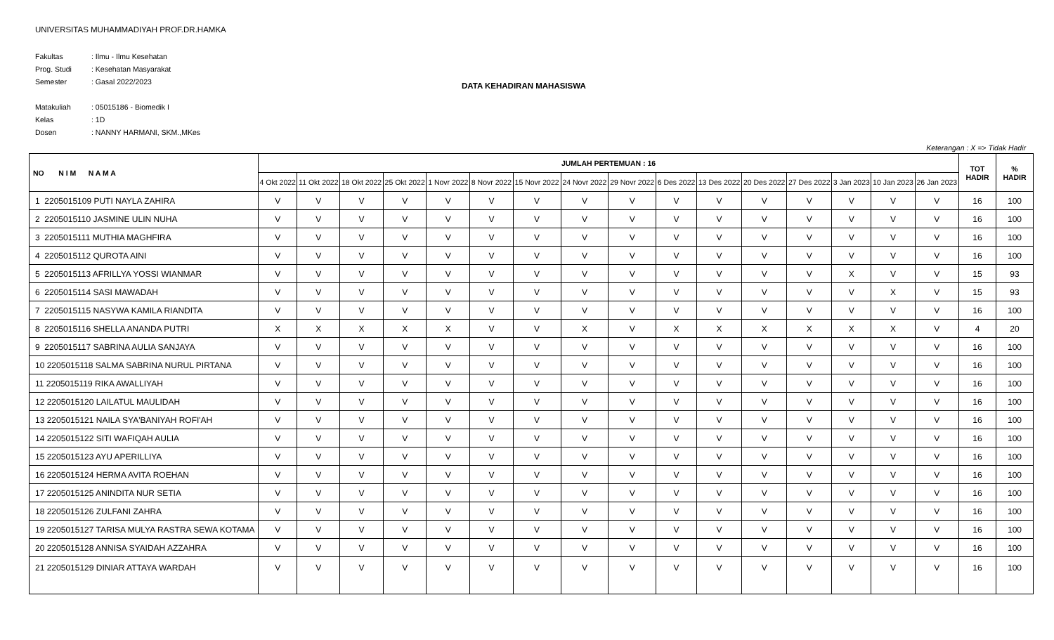UNIVERSITAS MUHAMMADIYAH PROF.DR.HAMKA
Fakultas: Ilmu - Ilmu Kesehatan
Prog. Studi: Kesehatan Masyarakat
Semester: Gasal 2022/2023
Matakuliah: 05015186 - Biomedik I
Kelas: 1D
Dosen: NANNY HARMANI, SKM.,MKes
DATA KEHADIRAN MAHASISWA
Keterangan : X => Tidak Hadir
| NO N I M N A M A | JUMLAH PERTEMUAN : 16 | | | | | | | | | | | | | | | | TOT HADIR | % HADIR |
| --- | --- | --- | --- | --- | --- | --- | --- | --- | --- | --- | --- | --- | --- | --- | --- | --- | --- | --- |
| | 4 Okt 2022 | 11 Okt 2022 | 18 Okt 2022 | 25 Okt 2022 | 1 Novr 2022 | 8 Novr 2022 | 15 Novr 2022 | 24 Novr 2022 | 29 Novr 2022 | 6 Des 2022 | 13 Des 2022 | 20 Des 2022 | 27 Des 2022 | 3 Jan 2023 | 10 Jan 2023 | 26 Jan 2023 | | |
| 1 2205015109 PUTI NAYLA ZAHIRA | V | V | V | V | V | V | V | V | V | V | V | V | V | V | V | V | 16 | 100 |
| 2 2205015110 JASMINE ULIN NUHA | V | V | V | V | V | V | V | V | V | V | V | V | V | V | V | V | 16 | 100 |
| 3 2205015111 MUTHIA MAGHFIRA | V | V | V | V | V | V | V | V | V | V | V | V | V | V | V | V | 16 | 100 |
| 4 2205015112 QUROTA AINI | V | V | V | V | V | V | V | V | V | V | V | V | V | V | V | V | 16 | 100 |
| 5 2205015113 AFRILLYA YOSSI WIANMAR | V | V | V | V | V | V | V | V | V | V | V | V | V | X | V | V | 15 | 93 |
| 6 2205015114 SASI MAWADAH | V | V | V | V | V | V | V | V | V | V | V | V | V | V | X | V | 15 | 93 |
| 7 2205015115 NASYWA KAMILA RIANDITA | V | V | V | V | V | V | V | V | V | V | V | V | V | V | V | V | 16 | 100 |
| 8 2205015116 SHELLA ANANDA PUTRI | X | X | X | X | X | V | V | X | V | X | X | X | X | X | X | V | 4 | 20 |
| 9 2205015117 SABRINA AULIA SANJAYA | V | V | V | V | V | V | V | V | V | V | V | V | V | V | V | V | 16 | 100 |
| 10 2205015118 SALMA SABRINA NURUL PIRTANA | V | V | V | V | V | V | V | V | V | V | V | V | V | V | V | V | 16 | 100 |
| 11 2205015119 RIKA AWALLIYAH | V | V | V | V | V | V | V | V | V | V | V | V | V | V | V | V | 16 | 100 |
| 12 2205015120 LAILATUL MAULIDAH | V | V | V | V | V | V | V | V | V | V | V | V | V | V | V | V | 16 | 100 |
| 13 2205015121 NAILA SYA'BANIYAH ROFI'AH | V | V | V | V | V | V | V | V | V | V | V | V | V | V | V | V | 16 | 100 |
| 14 2205015122 SITI WAFIQAH AULIA | V | V | V | V | V | V | V | V | V | V | V | V | V | V | V | V | 16 | 100 |
| 15 2205015123 AYU APERILLIYA | V | V | V | V | V | V | V | V | V | V | V | V | V | V | V | V | 16 | 100 |
| 16 2205015124 HERMA AVITA ROEHAN | V | V | V | V | V | V | V | V | V | V | V | V | V | V | V | V | 16 | 100 |
| 17 2205015125 ANINDITA NUR SETIA | V | V | V | V | V | V | V | V | V | V | V | V | V | V | V | V | 16 | 100 |
| 18 2205015126 ZULFANI ZAHRA | V | V | V | V | V | V | V | V | V | V | V | V | V | V | V | V | 16 | 100 |
| 19 2205015127 TARISA MULYA RASTRA SEWA KOTAMA | V | V | V | V | V | V | V | V | V | V | V | V | V | V | V | V | 16 | 100 |
| 20 2205015128 ANNISA SYAIDAH AZZAHRA | V | V | V | V | V | V | V | V | V | V | V | V | V | V | V | V | 16 | 100 |
| 21 2205015129 DINIAR ATTAYA WARDAH | V | V | V | V | V | V | V | V | V | V | V | V | V | V | V | V | 16 | 100 |